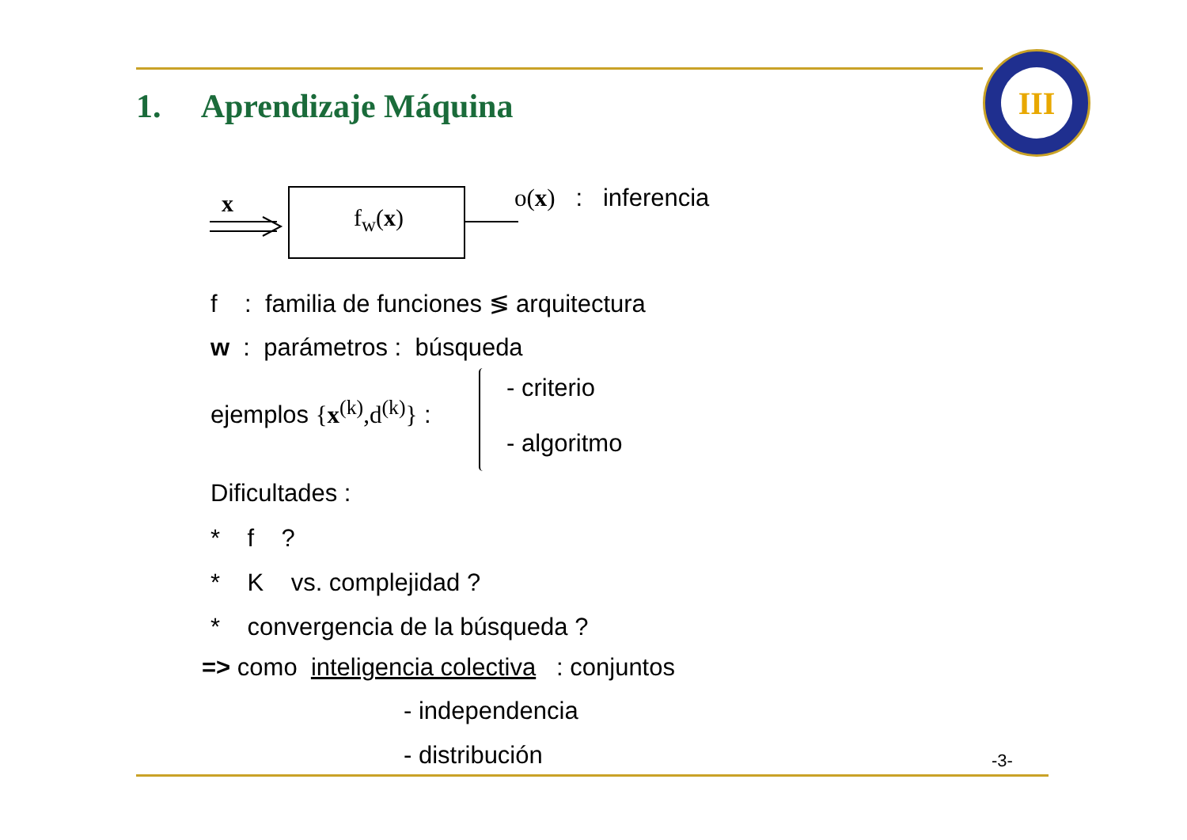1. Aprendizaje Máquina
III
x
f<sub>w</sub>(x)
o(x) : inferencia
f : familia de funciones ≶ arquitectura
w : parámetros : búsqueda
ejemplos {x<sup>(k)</sup>,d<sup>(k)</sup>} :
- criterio
- algoritmo
Dificultades :
* f ?
* K vs. complejidad ?
* convergencia de la búsqueda ?
=> como inteligencia colectiva : conjuntos
- independencia
- distribución -3-